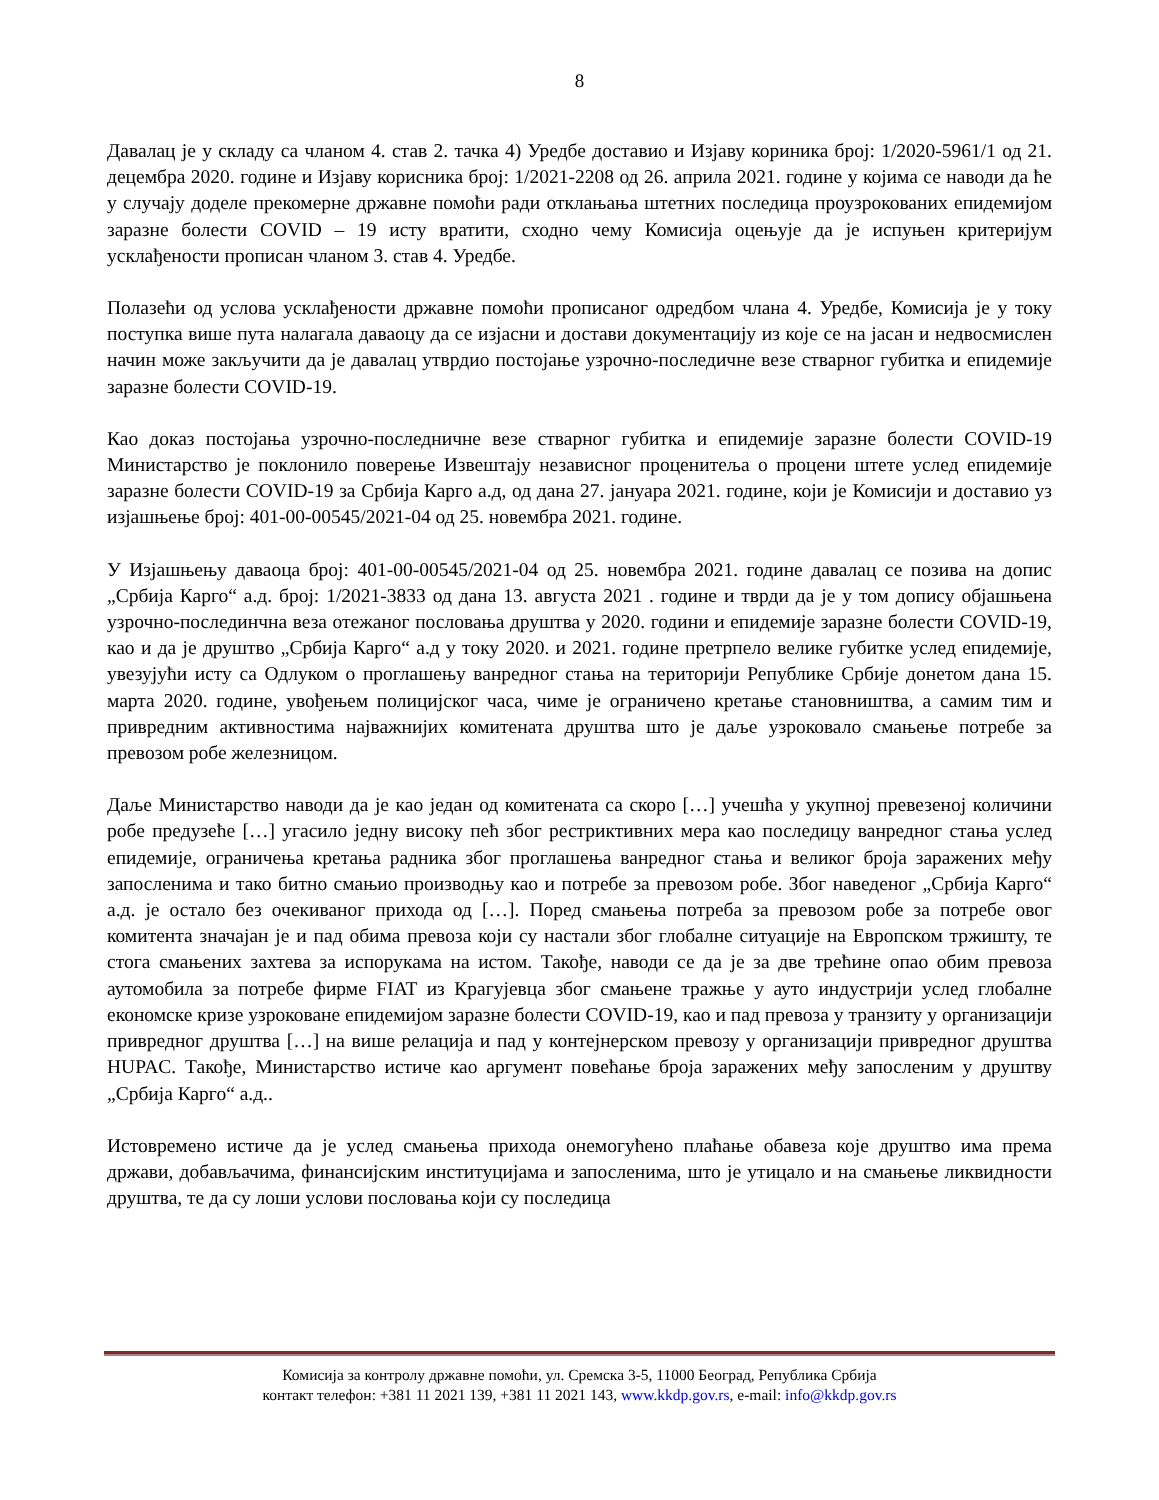8
Давалац је у складу са чланом 4. став 2. тачка 4) Уредбе доставио и Изјаву кориника број: 1/2020-5961/1 од 21. децембра 2020. године и Изјаву корисника број: 1/2021-2208 од 26. априла 2021. године у којима се наводи да ће у случају доделе прекомерне државне помоћи ради отклањања штетних последица проузрокованих епидемијом заразне болести COVID – 19 исту вратити, сходно чему Комисија оцењује да је испуњен критеријум усклађености прописан чланом 3. став 4. Уредбе.
Полазећи од услова усклађености државне помоћи прописаног одредбом члана 4. Уредбе, Комисија је у току поступка више пута налагала даваоцу да се изјасни и достави документацију из које се на јасан и недвосмислен начин може закључити да је давалац утврдио постојање узрочно-последичне везе стварног губитка и епидемије заразне болести COVID-19.
Као доказ постојања узрочно-последничне везе стварног губитка и епидемије заразне болести COVID-19 Министарство је поклонило поверење Извештају независног проценитеља о процени штете услед епидемије заразне болести COVID-19 за Србија Карго а.д, од дана 27. јануара 2021. године, који је Комисији и доставио уз изјашњење број: 401-00-00545/2021-04 од 25. новембра 2021. године.
У Изјашњењу даваоца број: 401-00-00545/2021-04 од 25. новембра 2021. године давалац се позива на допис „Србија Карго“ а.д. број: 1/2021-3833 од дана 13. августа 2021 . године и тврди да је у том допису објашњена узрочно-послединчна веза отежаног пословања друштва у 2020. години и епидемије заразне болести COVID-19, као и да је друштво „Србија Карго“ а.д у току 2020. и 2021. године претрпело велике губитке услед епидемије, увезујући исту са Одлуком о проглашењу ванредног стања на територији Републике Србије донетом дана 15. марта 2020. године, увођењем полицијског часа, чиме је ограничено кретање становништва, а самим тим и привредним активностима најважнијих комитената друштва што је даље узроковало смањење потребе за превозом робе железницом.
Даље Министарство наводи да је као један од комитената са скоро […] учешћа у укупној превезеној количини робе предузеће […] угасило једну високу пећ због рестриктивних мера као последицу ванредног стања услед епидемије, ограничења кретања радника због проглашења ванредног стања и великог броја заражених међу запосленима и тако битно смањио производњу као и потребе за превозом робе. Због наведеног „Србија Карго“ а.д. је остало без очекиваног прихода од […]. Поред смањења потреба за превозом робе за потребе овог комитента значајан је и пад обима превоза који су настали због глобалне ситуације на Европском тржишту, те стога смањених захтева за испорукама на истом. Такође, наводи се да је за две трећине опао обим превоза аутомобила за потребе фирме FIAT из Крагујевца због смањене тражње у ауто индустрији услед глобалне економске кризе узроковане епидемијом заразне болести COVID-19, као и пад превоза у транзиту у организацији привредног друштва […] на више релација и пад у контејнерском превозу у организацији привредног друштва HUPAC. Такође, Министарство истиче као аргумент повећање броја заражених међу запосленим у друштву „Србија Карго“ а.д..
Истовремено истиче да је услед смањења прихода онемогућено плаћање обавеза које друштво има према држави, добављачима, финансијским институцијама и запосленима, што је утицало и на смањење ликвидности друштва, те да су лоши услови пословања који су последица
Комисија за контролу државне помоћи, ул. Сремска 3-5, 11000 Београд, Република Србија
контакт телефон: +381 11 2021 139, +381 11 2021 143, www.kkdp.gov.rs, e-mail: info@kkdp.gov.rs